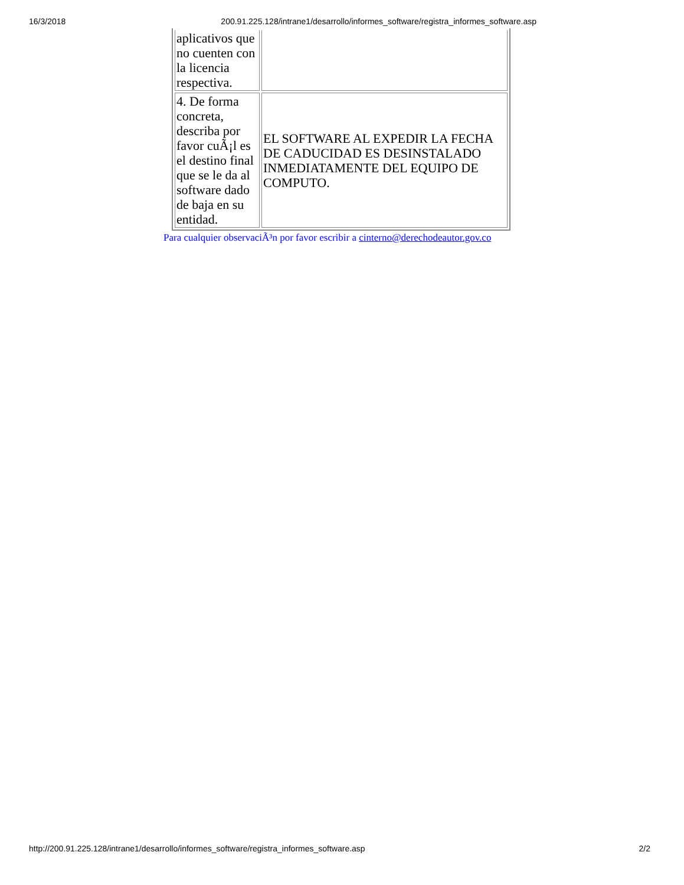16/3/2018 200.91.225.128/intrane1/desarrollo/informes_software/registra_informes_software.asp
| aplicativos que no cuenten con la licencia respectiva. | |
| 4. De forma concreta, describa por favor cuÃ¡l es el destino final que se le da al software dado de baja en su entidad. | EL SOFTWARE AL EXPEDIR LA FECHA DE CADUCIDAD ES DESINSTALADO INMEDIATAMENTE DEL EQUIPO DE COMPUTO. |
Para cualquier observaciÃ³n por favor escribir a cinterno@derechodeautor.gov.co
http://200.91.225.128/intrane1/desarrollo/informes_software/registra_informes_software.asp 2/2